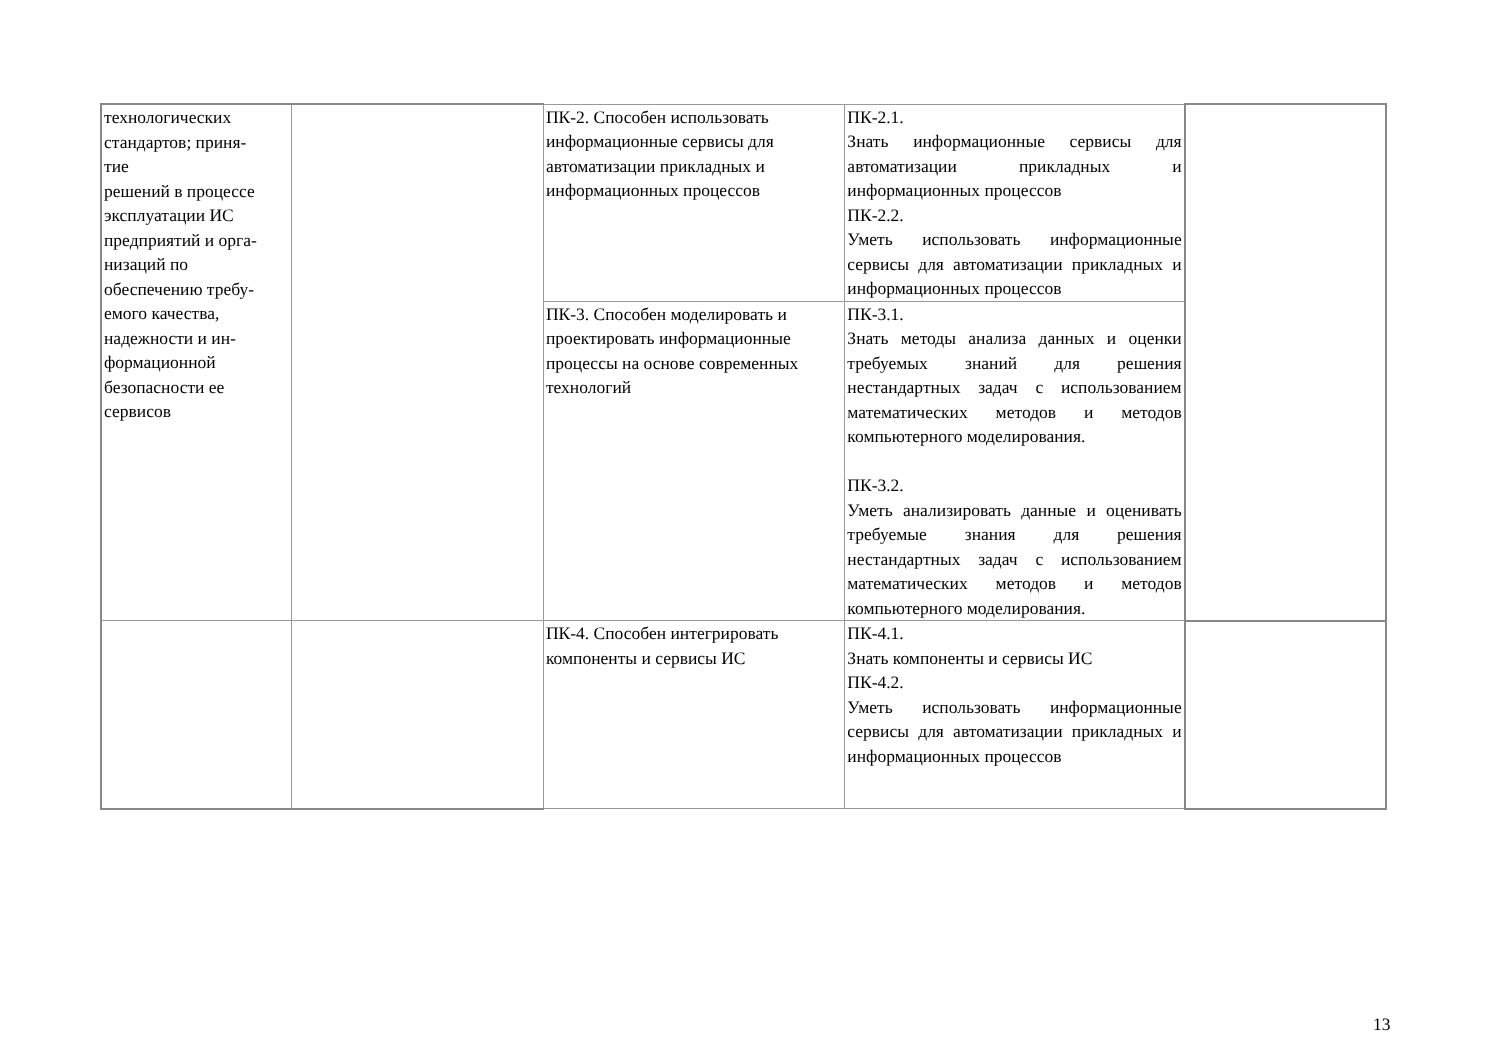| технологических стандартов; приня- тие решений в процессе эксплуатации ИС предприятий и орга- низаций по обеспечению требу- емого качества, надежности и ин- формационной безопасности ее сервисов | | ПК-2. Способен использовать информационные сервисы для автоматизации прикладных и информационных процессов | ПК-2.1. Знать информационные сервисы для автоматизации прикладных и информационных процессов ПК-2.2. Уметь использовать информационные сервисы для автоматизации прикладных и информационных процессов | |
| | | ПК-3. Способен моделировать и проектировать информационные процессы на основе современных технологий | ПК-3.1. Знать методы анализа данных и оценки требуемых знаний для решения нестандартных задач с использованием математических методов и методов компьютерного моделирования. ПК-3.2. Уметь анализировать данные и оценивать требуемые знания для решения нестандартных задач с использованием математических методов и методов компьютерного моделирования. | |
| | | ПК-4. Способен интегрировать компоненты и сервисы ИС | ПК-4.1. Знать компоненты и сервисы ИС ПК-4.2. Уметь использовать информационные сервисы для автоматизации прикладных и информационных процессов | |
13